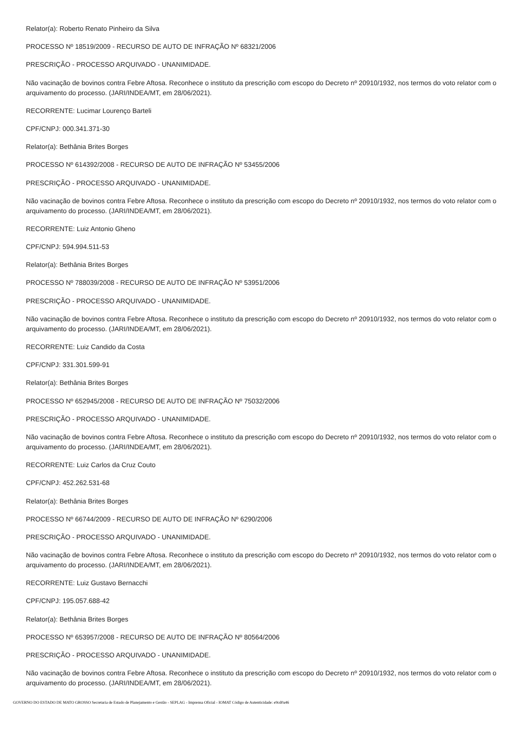Relator(a): Roberto Renato Pinheiro da Silva
PROCESSO Nº 18519/2009 - RECURSO DE AUTO DE INFRAÇÃO Nº 68321/2006
PRESCRIÇÃO - PROCESSO ARQUIVADO - UNANIMIDADE.
Não vacinação de bovinos contra Febre Aftosa. Reconhece o instituto da prescrição com escopo do Decreto nº 20910/1932, nos termos do voto relator com o arquivamento do processo. (JARI/INDEA/MT, em 28/06/2021).
RECORRENTE: Lucimar Lourenço Barteli
CPF/CNPJ: 000.341.371-30
Relator(a): Bethânia Brites Borges
PROCESSO Nº 614392/2008 - RECURSO DE AUTO DE INFRAÇÃO Nº 53455/2006
PRESCRIÇÃO - PROCESSO ARQUIVADO - UNANIMIDADE.
Não vacinação de bovinos contra Febre Aftosa. Reconhece o instituto da prescrição com escopo do Decreto nº 20910/1932, nos termos do voto relator com o arquivamento do processo. (JARI/INDEA/MT, em 28/06/2021).
RECORRENTE: Luiz Antonio Gheno
CPF/CNPJ: 594.994.511-53
Relator(a): Bethânia Brites Borges
PROCESSO Nº 788039/2008 - RECURSO DE AUTO DE INFRAÇÃO Nº 53951/2006
PRESCRIÇÃO - PROCESSO ARQUIVADO - UNANIMIDADE.
Não vacinação de bovinos contra Febre Aftosa. Reconhece o instituto da prescrição com escopo do Decreto nº 20910/1932, nos termos do voto relator com o arquivamento do processo. (JARI/INDEA/MT, em 28/06/2021).
RECORRENTE: Luiz Candido da Costa
CPF/CNPJ: 331.301.599-91
Relator(a): Bethânia Brites Borges
PROCESSO Nº 652945/2008 - RECURSO DE AUTO DE INFRAÇÃO Nº 75032/2006
PRESCRIÇÃO - PROCESSO ARQUIVADO - UNANIMIDADE.
Não vacinação de bovinos contra Febre Aftosa. Reconhece o instituto da prescrição com escopo do Decreto nº 20910/1932, nos termos do voto relator com o arquivamento do processo. (JARI/INDEA/MT, em 28/06/2021).
RECORRENTE: Luiz Carlos da Cruz Couto
CPF/CNPJ: 452.262.531-68
Relator(a): Bethânia Brites Borges
PROCESSO Nº 66744/2009 - RECURSO DE AUTO DE INFRAÇÃO Nº 6290/2006
PRESCRIÇÃO - PROCESSO ARQUIVADO - UNANIMIDADE.
Não vacinação de bovinos contra Febre Aftosa. Reconhece o instituto da prescrição com escopo do Decreto nº 20910/1932, nos termos do voto relator com o arquivamento do processo. (JARI/INDEA/MT, em 28/06/2021).
RECORRENTE: Luiz Gustavo Bernacchi
CPF/CNPJ: 195.057.688-42
Relator(a): Bethânia Brites Borges
PROCESSO Nº 653957/2008 - RECURSO DE AUTO DE INFRAÇÃO Nº 80564/2006
PRESCRIÇÃO - PROCESSO ARQUIVADO - UNANIMIDADE.
Não vacinação de bovinos contra Febre Aftosa. Reconhece o instituto da prescrição com escopo do Decreto nº 20910/1932, nos termos do voto relator com o arquivamento do processo. (JARI/INDEA/MT, em 28/06/2021).
GOVERNO DO ESTADO DE MATO GROSSO Secretaria de Estado de Planejamento e Gestão - SEPLAG - Imprensa Oficial - IOMAT Código de Autenticidade: e9cd0a46